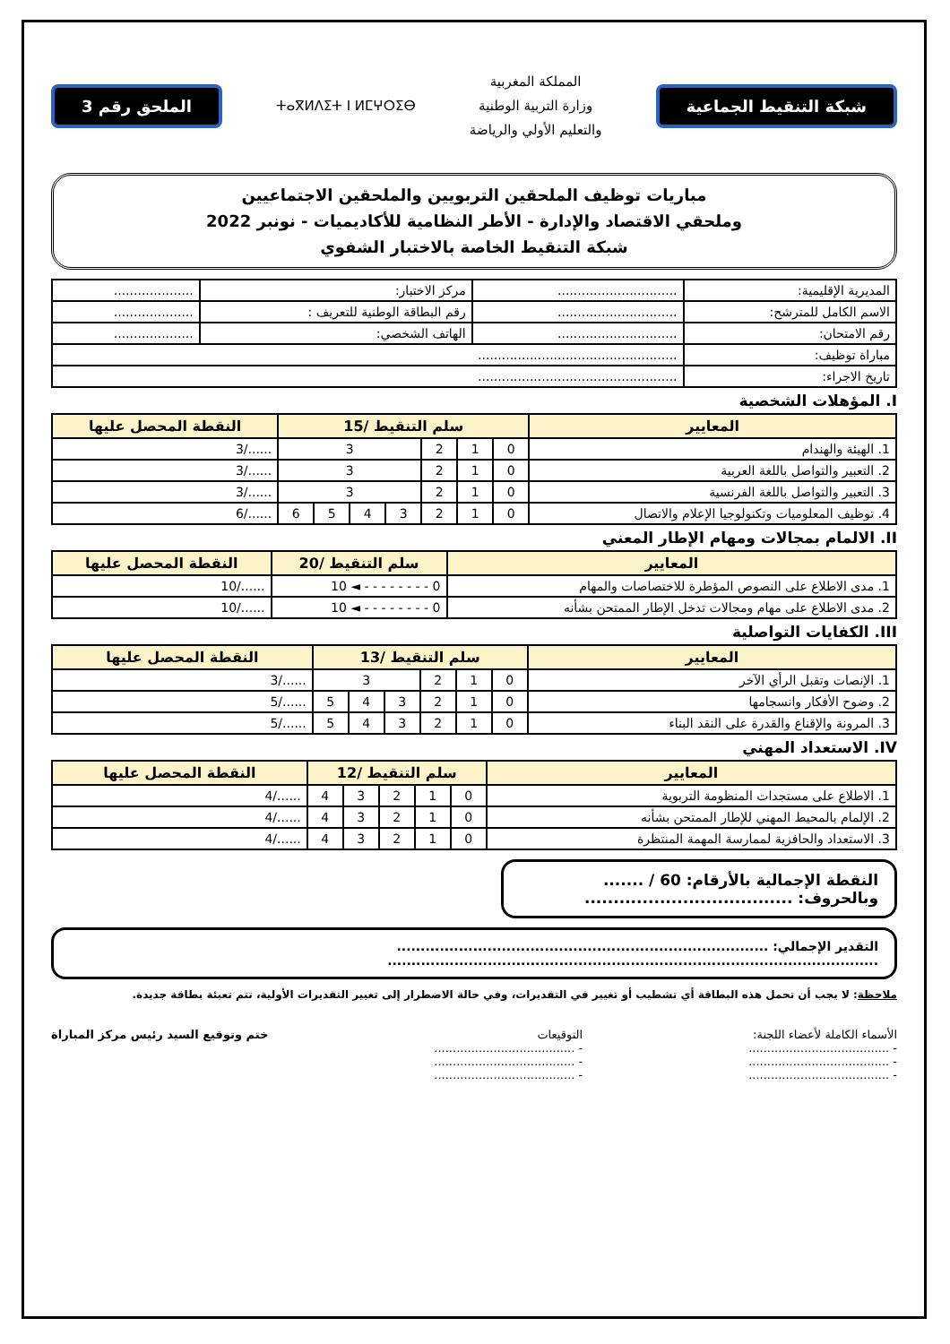شبكة التنقيط الجماعية
المملكة المغربية
وزارة التربية الوطنية
والتعليم الأولي والرياضة
ⵜⴰⴳⵍⴷⵉⵜ ⵏ ⵍⵎⵖⵔⵉⴱ
الملحق رقم 3
مباريات توظيف الملحقين التربويين والملحقين الاجتماعيين
وملحقي الاقتصاد والإدارة - الأطر النظامية للأكاديميات - نونبر 2022
شبكة التنقيط الخاصة بالاختبار الشفوي
| المديرية الإقليمية: | .............................. | مركز الاختبار: | .................... |
| الاسم الكامل للمترشح: | .............................. | رقم البطاقة الوطنية للتعريف : | .................... |
| رقم الامتحان: | .............................. | الهاتف الشخصي: | .................... |
| مباراة توظيف: | .................................................. | | |
| تاريخ الاجراء: | .................................................. | | |
I. المؤهلات الشخصية
| المعايير | سلم التنقيط /15 | | | | | | | النقطة المحصل عليها |
| --- | --- | --- | --- | --- | --- | --- | --- | --- |
| 1. الهيئة والهندام | 0 | 1 | 2 | 3 | | | | ....../3 |
| 2. التعبير والتواصل باللغة العربية | 0 | 1 | 2 | 3 | | | | ....../3 |
| 3. التعبير والتواصل باللغة الفرنسية | 0 | 1 | 2 | 3 | | | | ....../3 |
| 4. توظيف المعلوميات وتكنولوجيا الإعلام والاتصال | 0 | 1 | 2 | 3 | 4 | 5 | 6 | ....../6 |
II. الالمام بمجالات ومهام الإطار المعني
| المعايير | سلم التنقيط /20 | النقطة المحصل عليها |
| --- | --- | --- |
| 1. مدى الاطلاع على النصوص المؤطرة للاختصاصات والمهام | 0 - - - - - - - - ◄ 10 | ....../10 |
| 2. مدى الاطلاع على مهام ومجالات تدخل الإطار الممتحن بشأنه | 0 - - - - - - - - ◄ 10 | ....../10 |
III. الكفايات التواصلية
| المعايير | سلم التنقيط /13 | | | | | | النقطة المحصل عليها |
| --- | --- | --- | --- | --- | --- | --- | --- |
| 1. الإنصات وتقبل الرأي الآخر | 0 | 1 | 2 | 3 | | | ....../3 |
| 2. وضوح الأفكار وانسجامها | 0 | 1 | 2 | 3 | 4 | 5 | ....../5 |
| 3. المرونة والإقناع والقدرة على النقد البناء | 0 | 1 | 2 | 3 | 4 | 5 | ....../5 |
IV. الاستعداد المهني
| المعايير | سلم التنقيط /12 | | | | | النقطة المحصل عليها |
| --- | --- | --- | --- | --- | --- | --- |
| 1. الاطلاع على مستجدات المنظومة التربوية | 0 | 1 | 2 | 3 | 4 | ....../4 |
| 2. الإلمام بالمحيط المهني للإطار الممتحن بشأنه | 0 | 1 | 2 | 3 | 4 | ....../4 |
| 3. الاستعداد والحافزية لممارسة المهمة المنتظرة | 0 | 1 | 2 | 3 | 4 | ....../4 |
النقطة الإجمالية بالأرقام: 60 / .......
وبالحروف: ....................................
التقدير الإجمالي: ..............................................................................
.......................................................................................................
ملاحظة: لا يجب أن تحمل هذه البطاقة أي تشطيب أو تغيير في التقديرات، وفي حالة الاضطرار إلى تغيير التقديرات الأولية، تتم تعبئة بطاقة جديدة.
الأسماء الكاملة لأعضاء اللجنة:
- ......................................
- ......................................
- ......................................
التوقيعات
- ......................................
- ......................................
- ......................................
ختم وتوقيع السيد رئيس مركز المباراة